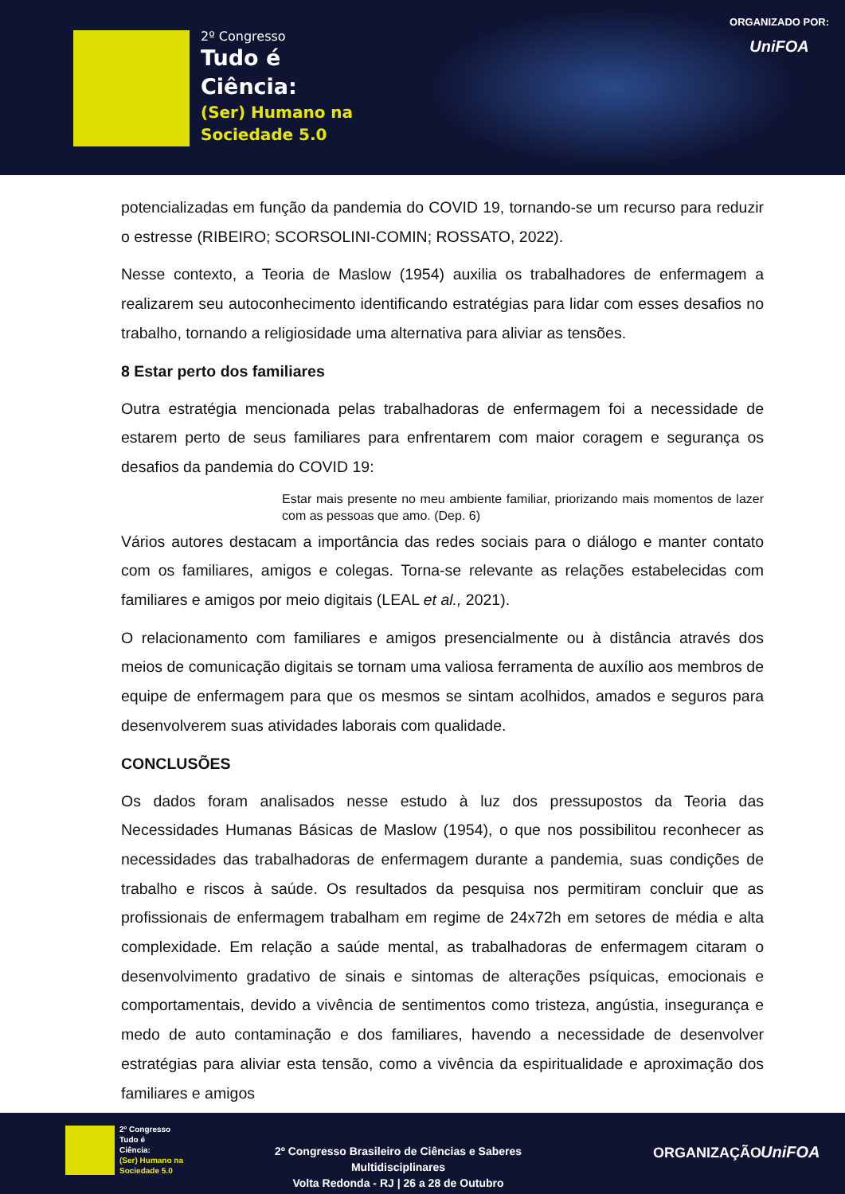2º Congresso
Tudo é
Ciência:
(Ser) Humano na
Sociedade 5.0
ORGANIZADO POR:
UniFOA
potencializadas em função da pandemia do COVID 19, tornando-se um recurso para reduzir o estresse (RIBEIRO; SCORSOLINI-COMIN; ROSSATO, 2022).
Nesse contexto, a Teoria de Maslow (1954) auxilia os trabalhadores de enfermagem a realizarem seu autoconhecimento identificando estratégias para lidar com esses desafios no trabalho, tornando a religiosidade uma alternativa para aliviar as tensões.
8 Estar perto dos familiares
Outra estratégia mencionada pelas trabalhadoras de enfermagem foi a necessidade de estarem perto de seus familiares para enfrentarem com maior coragem e segurança os desafios da pandemia do COVID 19:
Estar mais presente no meu ambiente familiar, priorizando mais momentos de lazer com as pessoas que amo. (Dep. 6)
Vários autores destacam a importância das redes sociais para o diálogo e manter contato com os familiares, amigos e colegas. Torna-se relevante as relações estabelecidas com familiares e amigos por meio digitais (LEAL et al., 2021).
O relacionamento com familiares e amigos presencialmente ou à distância através dos meios de comunicação digitais se tornam uma valiosa ferramenta de auxílio aos membros de equipe de enfermagem para que os mesmos se sintam acolhidos, amados e seguros para desenvolverem suas atividades laborais com qualidade.
CONCLUSÕES
Os dados foram analisados nesse estudo à luz dos pressupostos da Teoria das Necessidades Humanas Básicas de Maslow (1954), o que nos possibilitou reconhecer as necessidades das trabalhadoras de enfermagem durante a pandemia, suas condições de trabalho e riscos à saúde. Os resultados da pesquisa nos permitiram concluir que as profissionais de enfermagem trabalham em regime de 24x72h em setores de média e alta complexidade. Em relação a saúde mental, as trabalhadoras de enfermagem citaram o desenvolvimento gradativo de sinais e sintomas de alterações psíquicas, emocionais e comportamentais, devido a vivência de sentimentos como tristeza, angústia, insegurança e medo de auto contaminação e dos familiares, havendo a necessidade de desenvolver estratégias para aliviar esta tensão, como a vivência da espiritualidade e aproximação dos familiares e amigos
2º Congresso
Tudo é
Ciência:
(Ser) Humano na
Sociedade 5.0
2º Congresso Brasileiro de Ciências e Saberes Multidisciplinares
Volta Redonda - RJ | 26 a 28 de Outubro
ORGANIZAÇÃO UniFOA